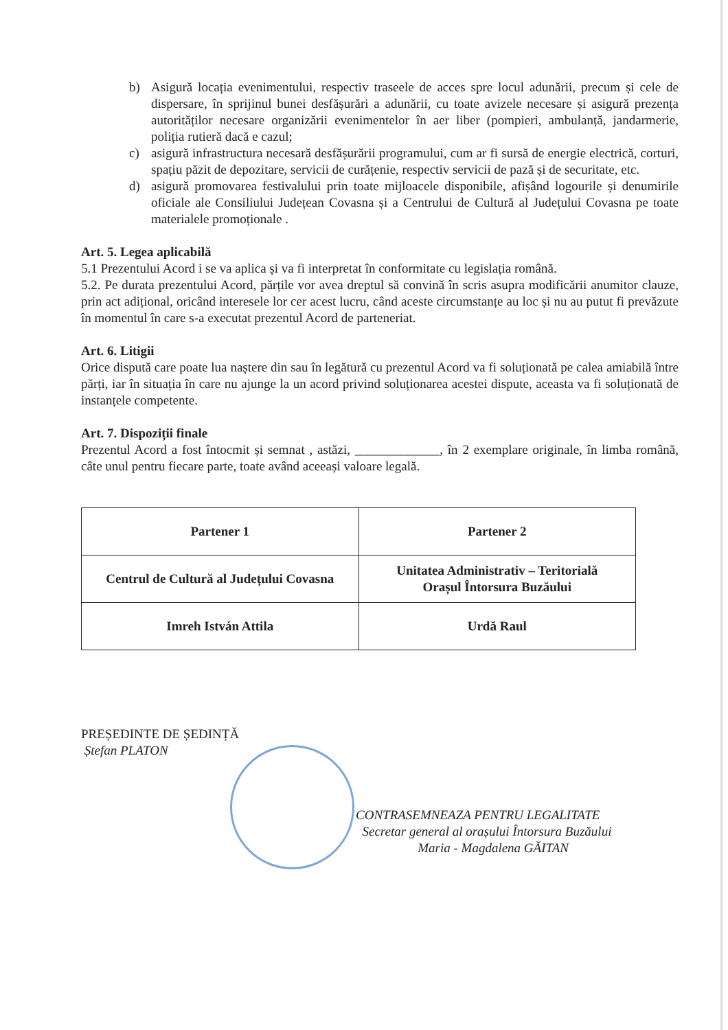b) Asigură locația evenimentului, respectiv traseele de acces spre locul adunării, precum și cele de dispersare, în sprijinul bunei desfășurări a adunării, cu toate avizele necesare și asigură prezența autorităților necesare organizării evenimentelor în aer liber (pompieri, ambulanță, jandarmerie, poliția rutieră dacă e cazul;
c) asigură infrastructura necesară desfășurării programului, cum ar fi sursă de energie electrică, corturi, spațiu păzit de depozitare, servicii de curățenie, respectiv servicii de pază și de securitate, etc.
d) asigură promovarea festivalului prin toate mijloacele disponibile, afișând logourile și denumirile oficiale ale Consiliului Județean Covasna și a Centrului de Cultură al Județului Covasna pe toate materialele promoționale .
Art. 5. Legea aplicabilă
5.1 Prezentului Acord i se va aplica și va fi interpretat în conformitate cu legislația română.
5.2. Pe durata prezentului Acord, părțile vor avea dreptul să convină în scris asupra modificării anumitor clauze, prin act adițional, oricând interesele lor cer acest lucru, când aceste circumstanțe au loc și nu au putut fi prevăzute în momentul în care s-a executat prezentul Acord de parteneriat.
Art. 6. Litigii
Orice dispută care poate lua naștere din sau în legătură cu prezentul Acord va fi soluționată pe calea amiabilă între părți, iar în situația în care nu ajunge la un acord privind soluționarea acestei dispute, aceasta va fi soluționată de instanțele competente.
Art. 7. Dispoziții finale
Prezentul Acord a fost întocmit și semnat , astăzi, _____________, în 2 exemplare originale, în limba română, câte unul pentru fiecare parte, toate având aceeași valoare legală.
| Partener 1 | Partener 2 |
| Centrul de Cultură al Județului Covasna | Unitatea Administrativ – Teritorială Orașul Întorsura Buzăului |
| Imreh István Attila | Urdă Raul |
PREȘEDINTE DE ȘEDINȚĂ
Ștefan PLATON
CONTRASEMNEAZA PENTRU LEGALITATE
Secretar general al orașului Întorsura Buzăului
Maria - Magdalena GĂITAN